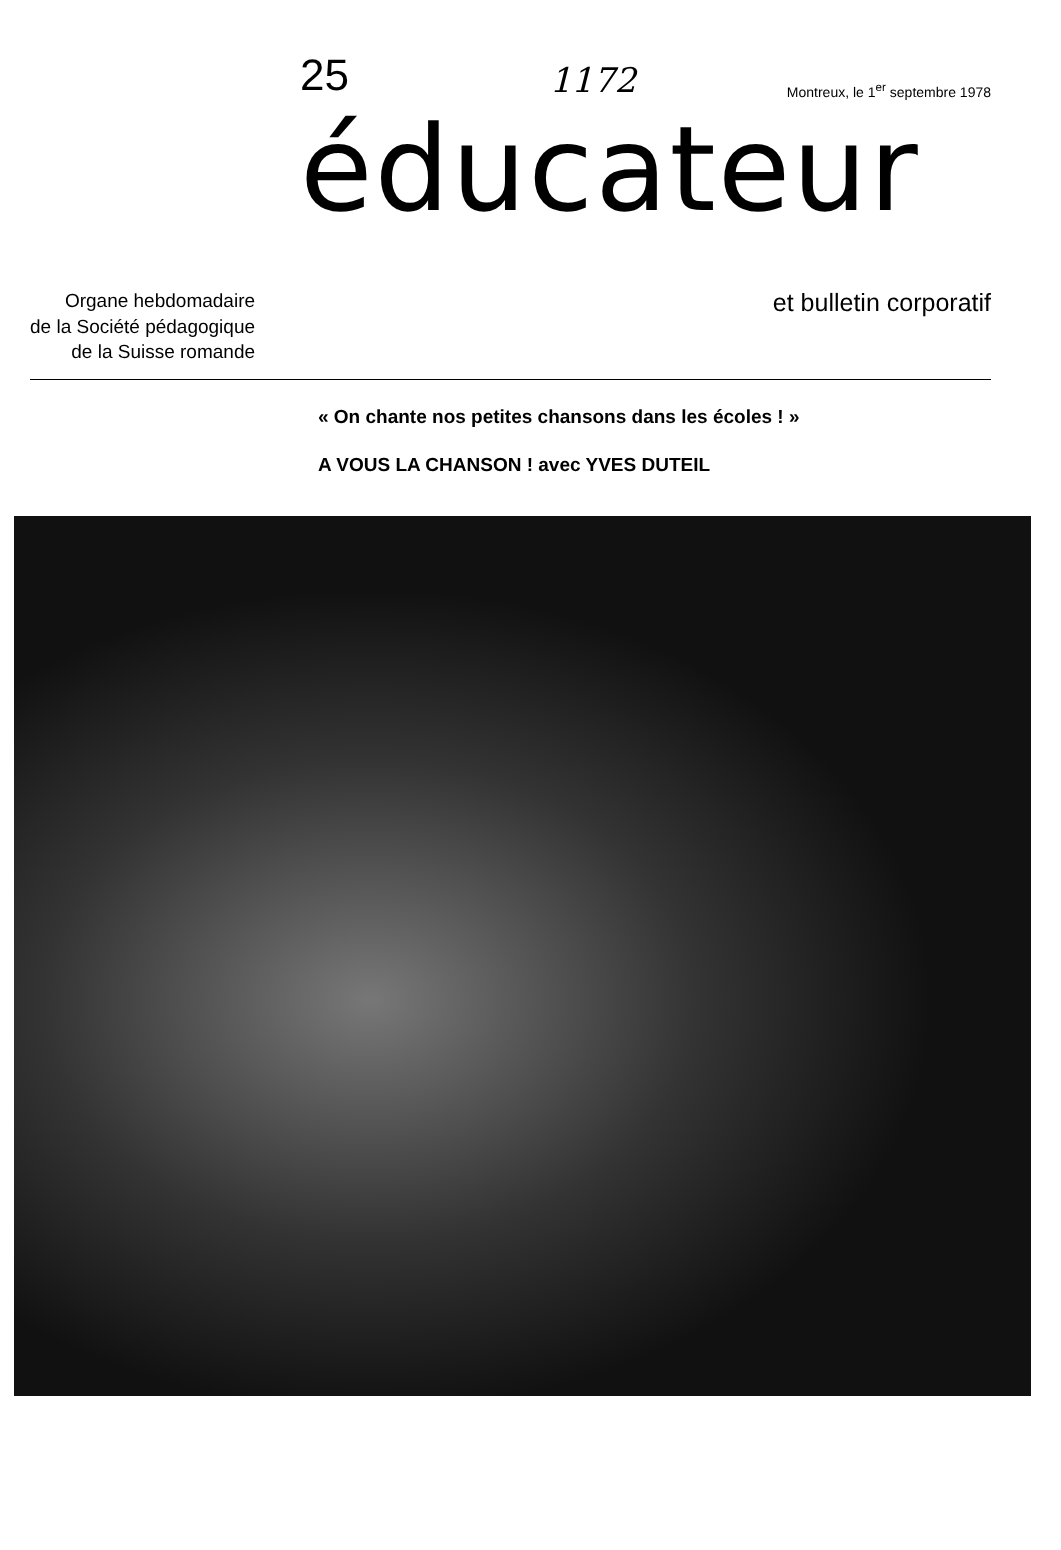25 1172 Montreux, le 1<sup>er</sup> septembre 1978
éducateur
Organe hebdomadaire
de la Société pédagogique
de la Suisse romande
et bulletin corporatif
« On chante nos petites chansons dans les écoles ! »
A VOUS LA CHANSON ! avec YVES DUTEIL